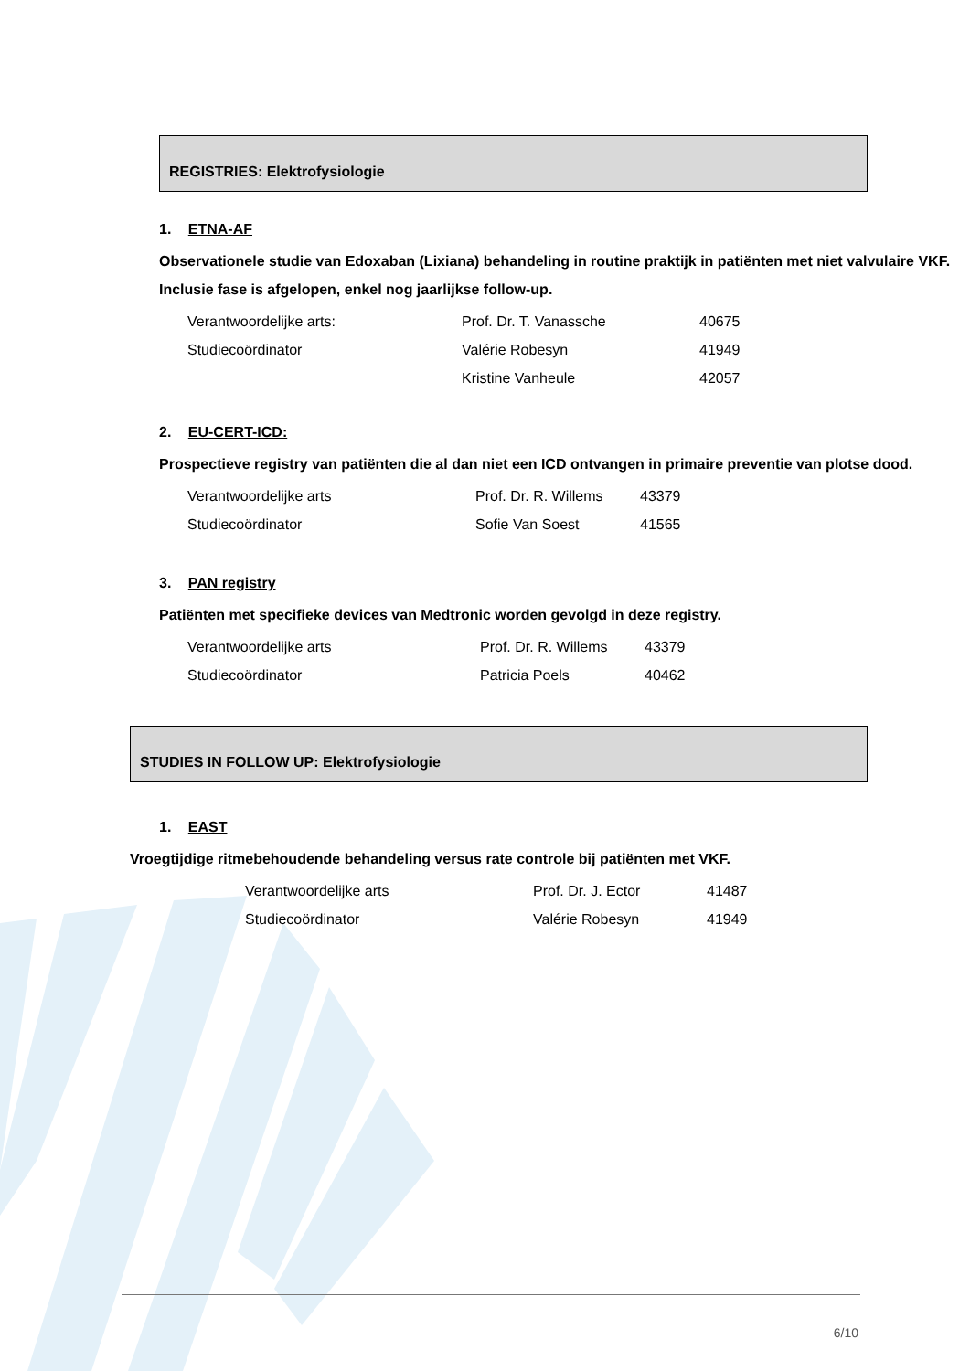REGISTRIES: Elektrofysiologie
1. ETNA-AF
Observationele studie van Edoxaban (Lixiana) behandeling in routine praktijk in patiënten met niet valvulaire VKF. Inclusie fase is afgelopen, enkel nog jaarlijkse follow-up.
Verantwoordelijke arts: Prof. Dr. T. Vanassche 40675
Studiecoördinator Valérie Robesyn 41949
Kristine Vanheule 42057
2. EU-CERT-ICD:
Prospectieve registry van patiënten die al dan niet een ICD ontvangen in primaire preventie van plotse dood.
Verantwoordelijke arts Prof. Dr. R. Willems 43379
Studiecoördinator Sofie Van Soest 41565
3. PAN registry
Patiënten met specifieke devices van Medtronic worden gevolgd in deze registry.
Verantwoordelijke arts Prof. Dr. R. Willems 43379
Studiecoördinator Patricia Poels 40462
STUDIES IN FOLLOW UP: Elektrofysiologie
1. EAST
Vroegtijdige ritmebehoudende behandeling versus rate controle bij patiënten met VKF.
Verantwoordelijke arts Prof. Dr. J. Ector 41487
Studiecoördinator Valérie Robesyn 41949
6/10